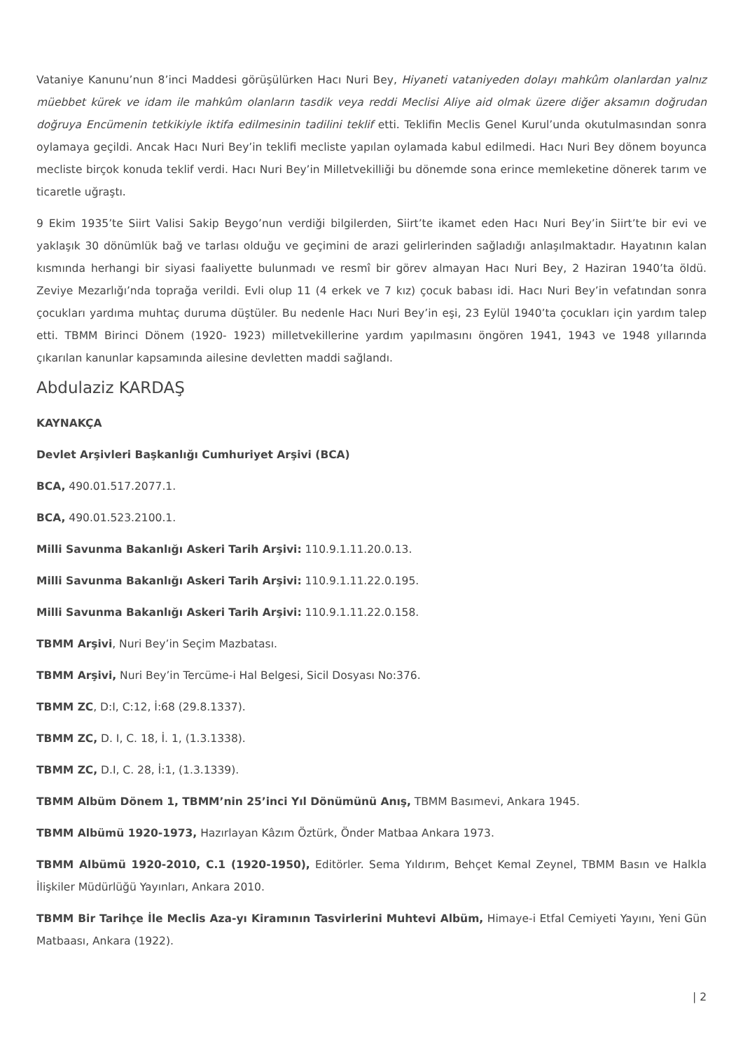Vataniye Kanunu’nun 8’inci Maddesi görüşülürken Hacı Nuri Bey, Hiyaneti vataniyeden dolayı mahkûm olanlardan yalnız müebbet kürek ve idam ile mahkûm olanların tasdik veya reddi Meclisi Aliye aid olmak üzere diğer aksamın doğrudan doğruya Encümenin tetkikiyle iktifa edilmesinin tadilini teklif etti. Teklifin Meclis Genel Kurul’unda okutulmasından sonra oylamaya geçildi. Ancak Hacı Nuri Bey’in teklifi mecliste yapılan oylamada kabul edilmedi. Hacı Nuri Bey dönem boyunca mecliste birçok konuda teklif verdi. Hacı Nuri Bey’in Milletvekilliği bu dönemde sona erince memleketine dönerek tarım ve ticaretle uğraştı.
9 Ekim 1935’te Siirt Valisi Sakip Beygo’nun verdiği bilgilerden, Siirt’te ikamet eden Hacı Nuri Bey’in Siirt’te bir evi ve yaklaşık 30 dönümlük bağ ve tarlası olduğu ve geçimini de arazi gelirlerinden sağladığı anlaşılmaktadır. Hayatının kalan kısmında herhangi bir siyasi faaliyette bulunmadı ve resmî bir görev almayan Hacı Nuri Bey, 2 Haziran 1940’ta öldü. Zeviye Mezarlığı’nda toprağa verildi. Evli olup 11 (4 erkek ve 7 kız) çocuk babası idi. Hacı Nuri Bey’in vefatından sonra çocukları yardıma muhtaç duruma düştüler. Bu nedenle Hacı Nuri Bey’in eşi, 23 Eylül 1940’ta çocukları için yardım talep etti. TBMM Birinci Dönem (1920- 1923) milletvekillerine yardım yapılmasını öngören 1941, 1943 ve 1948 yıllarında çıkarılan kanunlar kapsamında ailesine devletten maddi sağlandı.
Abdulaziz KARDAŞ
KAYNAKÇA
Devlet Arşivleri Başkanlığı Cumhuriyet Arşivi (BCA)
BCA, 490.01.517.2077.1.
BCA, 490.01.523.2100.1.
Milli Savunma Bakanlığı Askeri Tarih Arşivi: 110.9.1.11.20.0.13.
Milli Savunma Bakanlığı Askeri Tarih Arşivi: 110.9.1.11.22.0.195.
Milli Savunma Bakanlığı Askeri Tarih Arşivi: 110.9.1.11.22.0.158.
TBMM Arşivi, Nuri Bey’in Seçim Mazbatası.
TBMM Arşivi, Nuri Bey’in Tercüme-i Hal Belgesi, Sicil Dosyası No:376.
TBMM ZC, D:I, C:12, İ:68 (29.8.1337).
TBMM ZC, D. I, C. 18, İ. 1, (1.3.1338).
TBMM ZC, D.I, C. 28, İ:1, (1.3.1339).
TBMM Albüm Dönem 1, TBMM’nin 25’inci Yıl Dönümünü Anış, TBMM Basımevi, Ankara 1945.
TBMM Albümü 1920-1973, Hazırlayan Kâzım Öztürk, Önder Matbaa Ankara 1973.
TBMM Albümü 1920-2010, C.1 (1920-1950), Editörler. Sema Yıldırım, Behçet Kemal Zeynel, TBMM Basın ve Halkla İlişkiler Müdürlüğü Yayınları, Ankara 2010.
TBMM Bir Tarihçe İle Meclis Aza-yı Kiramının Tasvirlerini Muhtevi Albüm, Himaye-i Etfal Cemiyeti Yayını, Yeni Gün Matbaası, Ankara (1922).
| 2